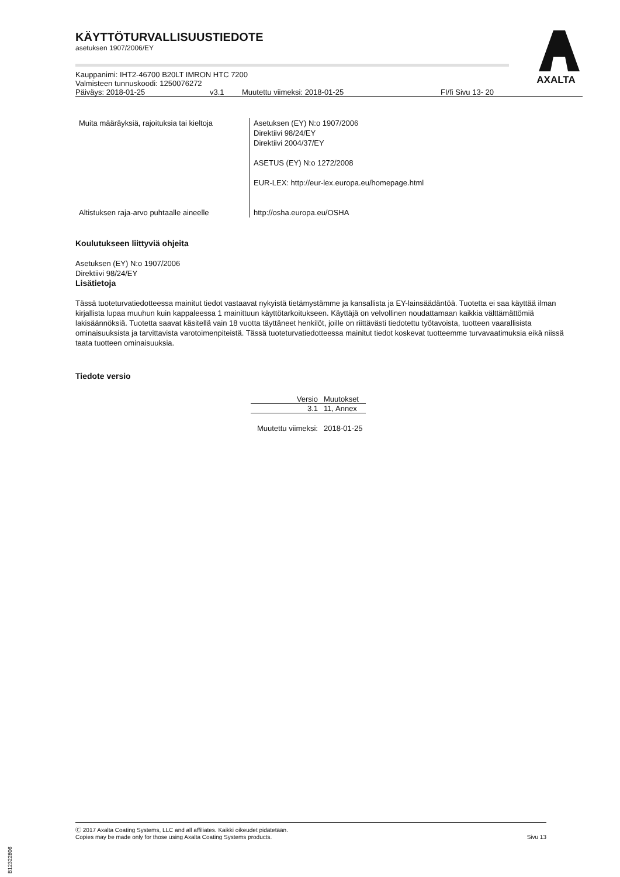AXALTA
KÄYTTÖTURVALLISUUSTIEDOTE
asetuksen 1907/2006/EY
Kauppanimi: IHT2-46700 B20LT IMRON HTC 7200
Valmisteen tunnuskoodi: 1250076272
| Päiväys: 2018-01-25 | v3.1 | Muutettu viimeksi: 2018-01-25 | FI/fi Sivu 13- 20 |
| Muita määräyksiä, rajoituksia tai kieltoja | Asetuksen (EY) N:o 1907/2006 Direktiivi 98/24/EY Direktiivi 2004/37/EY ASETUS (EY) N:o 1272/2008 EUR-LEX: http://eur-lex.europa.eu/homepage.html |
| Altistuksen raja-arvo puhtaalle aineelle | http://osha.europa.eu/OSHA |
Koulutukseen liittyviä ohjeita
Asetuksen (EY) N:o 1907/2006
Direktiivi 98/24/EY
Lisätietoja
Tässä tuoteturvatiedotteessa mainitut tiedot vastaavat nykyistä tietämystämme ja kansallista ja EY-lainsäädäntöä. Tuotetta ei saa käyttää ilman kirjallista lupaa muuhun kuin kappaleessa 1 mainittuun käyttötarkoitukseen. Käyttäjä on velvollinen noudattamaan kaikkia välttämättömiä lakisäännöksiä. Tuotetta saavat käsitellä vain 18 vuotta täyttäneet henkilöt, joille on riittävästi tiedotettu työtavoista, tuotteen vaarallisista ominaisuuksista ja tarvittavista varotoimenpiteistä. Tässä tuoteturvatiedotteessa mainitut tiedot koskevat tuotteemme turvavaatimuksia eikä niissä taata tuotteen ominaisuuksia.
Tiedote versio
| Versio | Muutokset |
| --- | --- |
| 3.1 | 11, Annex |
| Muutettu viimeksi: | 2018-01-25 |
Ⓒ 2017 Axalta Coating Systems, LLC and all affiliates. Kaikki oikeudet pidätetään.
Copies may be made only for those using Axalta Coating Systems products. Sivu 13
B12322806